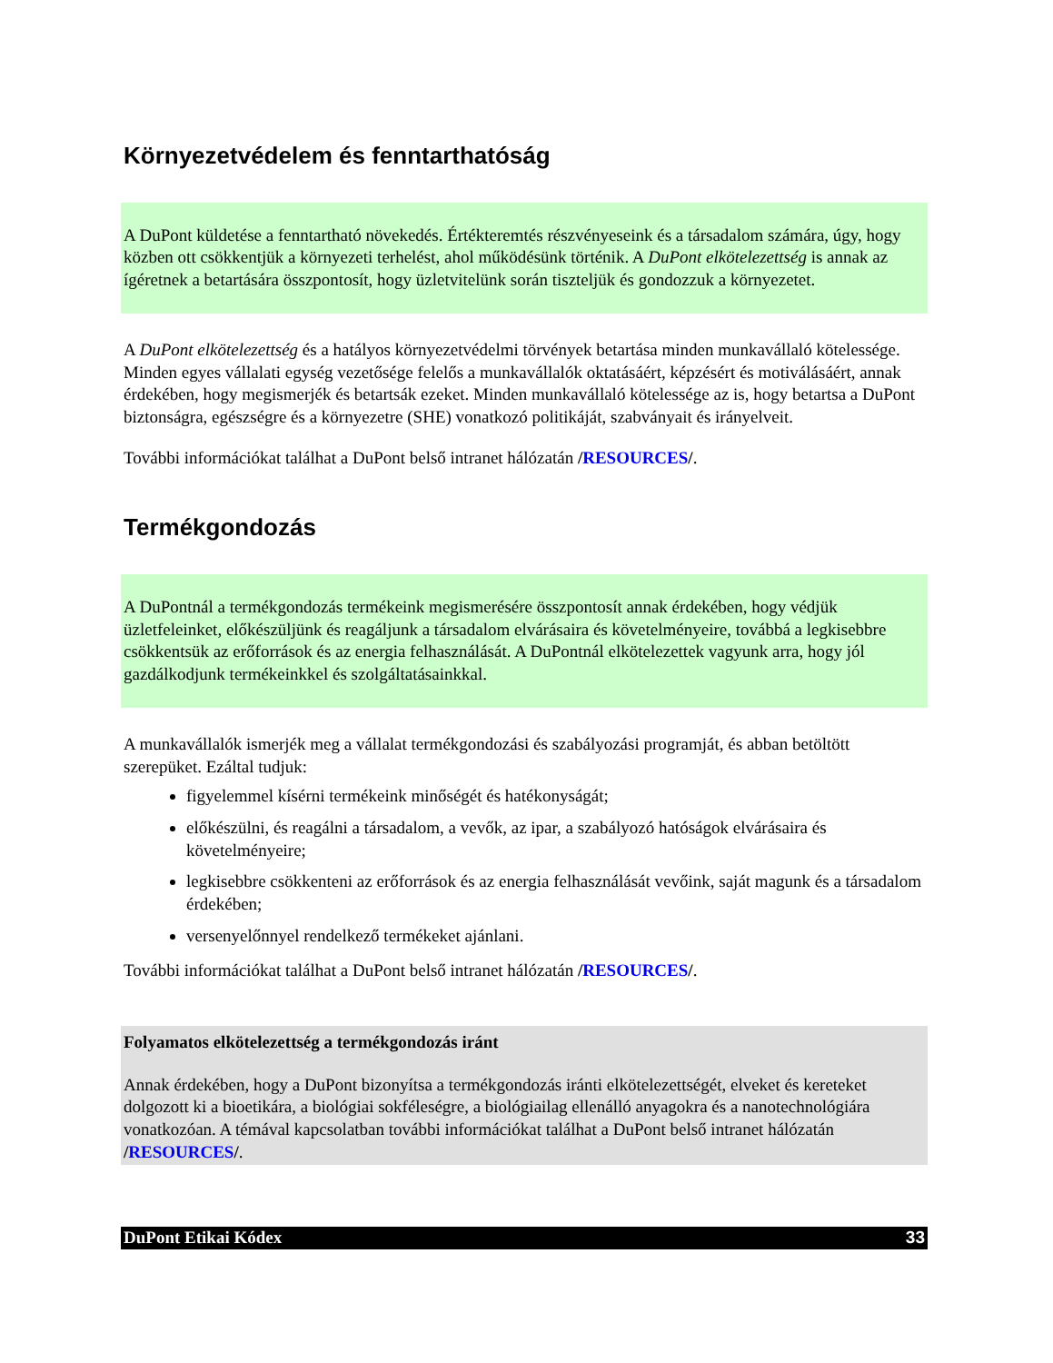Környezetvédelem és fenntarthatóság
A DuPont küldetése a fenntartható növekedés. Értékteremtés részvényeseink és a társadalom számára, úgy, hogy közben ott csökkentjük a környezeti terhelést, ahol működésünk történik. A DuPont elkötelezettség is annak az ígéretnek a betartására összpontosít, hogy üzletvitelünk során tiszteljük és gondozzuk a környezetet.
A DuPont elkötelezettség és a hatályos környezetvédelmi törvények betartása minden munkavállaló kötelessége. Minden egyes vállalati egység vezetősége felelős a munkavállalók oktatásáért, képzésért és motiválásáért, annak érdekében, hogy megismerjék és betartsák ezeket. Minden munkavállaló kötelessége az is, hogy betartsa a DuPont biztonságra, egészségre és a környezetre (SHE) vonatkozó politikáját, szabványait és irányelveit.
További információkat találhat a DuPont belső intranet hálózatán /RESOURCES/.
Termékgondozás
A DuPontnál a termékgondozás termékeink megismerésére összpontosít annak érdekében, hogy védjük üzletfeleinket, előkészüljünk és reagáljunk a társadalom elvárásaira és követelményeire, továbbá a legkisebbre csökkentsük az erőforrások és az energia felhasználását. A DuPontnál elkötelezettek vagyunk arra, hogy jól gazdálkodjunk termékeinkkel és szolgáltatásainkkal.
A munkavállalók ismerjék meg a vállalat termékgondozási és szabályozási programját, és abban betöltött szerepüket. Ezáltal tudjuk:
figyelemmel kísérni termékeink minőségét és hatékonyságát;
előkészülni, és reagálni a társadalom, a vevők, az ipar, a szabályozó hatóságok elvárásaira és követelményeire;
legkisebbre csökkenteni az erőforrások és az energia felhasználását vevőink, saját magunk és a társadalom érdekében;
versenyelőnnyel rendelkező termékeket ajánlani.
További információkat találhat a DuPont belső intranet hálózatán /RESOURCES/.
Folyamatos elkötelezettség a termékgondozás iránt
Annak érdekében, hogy a DuPont bizonyítsa a termékgondozás iránti elkötelezettségét, elveket és kereteket dolgozott ki a bioetikára, a biológiai sokféleségre, a biológiailag ellenálló anyagokra és a nanotechnológiára vonatkozóan. A témával kapcsolatban további információkat találhat a DuPont belső intranet hálózatán /RESOURCES/.
DuPont Etikai Kódex 33